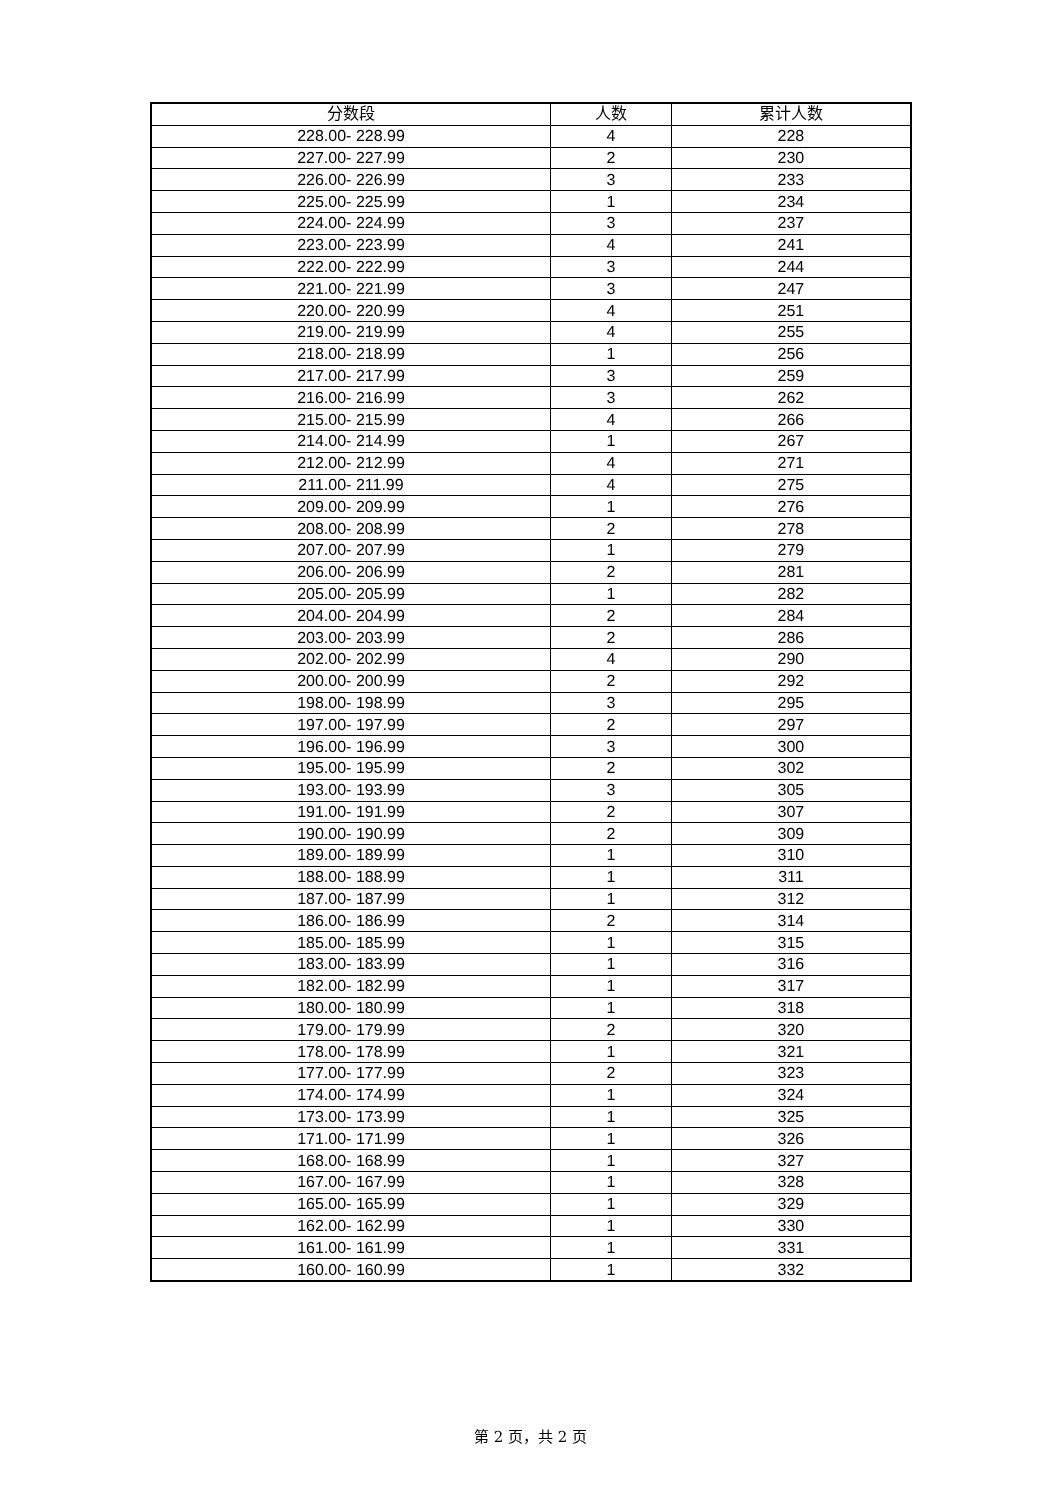| 分数段 | 人数 | 累计人数 |
| --- | --- | --- |
| 228.00- 228.99 | 4 | 228 |
| 227.00- 227.99 | 2 | 230 |
| 226.00- 226.99 | 3 | 233 |
| 225.00- 225.99 | 1 | 234 |
| 224.00- 224.99 | 3 | 237 |
| 223.00- 223.99 | 4 | 241 |
| 222.00- 222.99 | 3 | 244 |
| 221.00- 221.99 | 3 | 247 |
| 220.00- 220.99 | 4 | 251 |
| 219.00- 219.99 | 4 | 255 |
| 218.00- 218.99 | 1 | 256 |
| 217.00- 217.99 | 3 | 259 |
| 216.00- 216.99 | 3 | 262 |
| 215.00- 215.99 | 4 | 266 |
| 214.00- 214.99 | 1 | 267 |
| 212.00- 212.99 | 4 | 271 |
| 211.00- 211.99 | 4 | 275 |
| 209.00- 209.99 | 1 | 276 |
| 208.00- 208.99 | 2 | 278 |
| 207.00- 207.99 | 1 | 279 |
| 206.00- 206.99 | 2 | 281 |
| 205.00- 205.99 | 1 | 282 |
| 204.00- 204.99 | 2 | 284 |
| 203.00- 203.99 | 2 | 286 |
| 202.00- 202.99 | 4 | 290 |
| 200.00- 200.99 | 2 | 292 |
| 198.00- 198.99 | 3 | 295 |
| 197.00- 197.99 | 2 | 297 |
| 196.00- 196.99 | 3 | 300 |
| 195.00- 195.99 | 2 | 302 |
| 193.00- 193.99 | 3 | 305 |
| 191.00- 191.99 | 2 | 307 |
| 190.00- 190.99 | 2 | 309 |
| 189.00- 189.99 | 1 | 310 |
| 188.00- 188.99 | 1 | 311 |
| 187.00- 187.99 | 1 | 312 |
| 186.00- 186.99 | 2 | 314 |
| 185.00- 185.99 | 1 | 315 |
| 183.00- 183.99 | 1 | 316 |
| 182.00- 182.99 | 1 | 317 |
| 180.00- 180.99 | 1 | 318 |
| 179.00- 179.99 | 2 | 320 |
| 178.00- 178.99 | 1 | 321 |
| 177.00- 177.99 | 2 | 323 |
| 174.00- 174.99 | 1 | 324 |
| 173.00- 173.99 | 1 | 325 |
| 171.00- 171.99 | 1 | 326 |
| 168.00- 168.99 | 1 | 327 |
| 167.00- 167.99 | 1 | 328 |
| 165.00- 165.99 | 1 | 329 |
| 162.00- 162.99 | 1 | 330 |
| 161.00- 161.99 | 1 | 331 |
| 160.00- 160.99 | 1 | 332 |
第 2 页，共 2 页